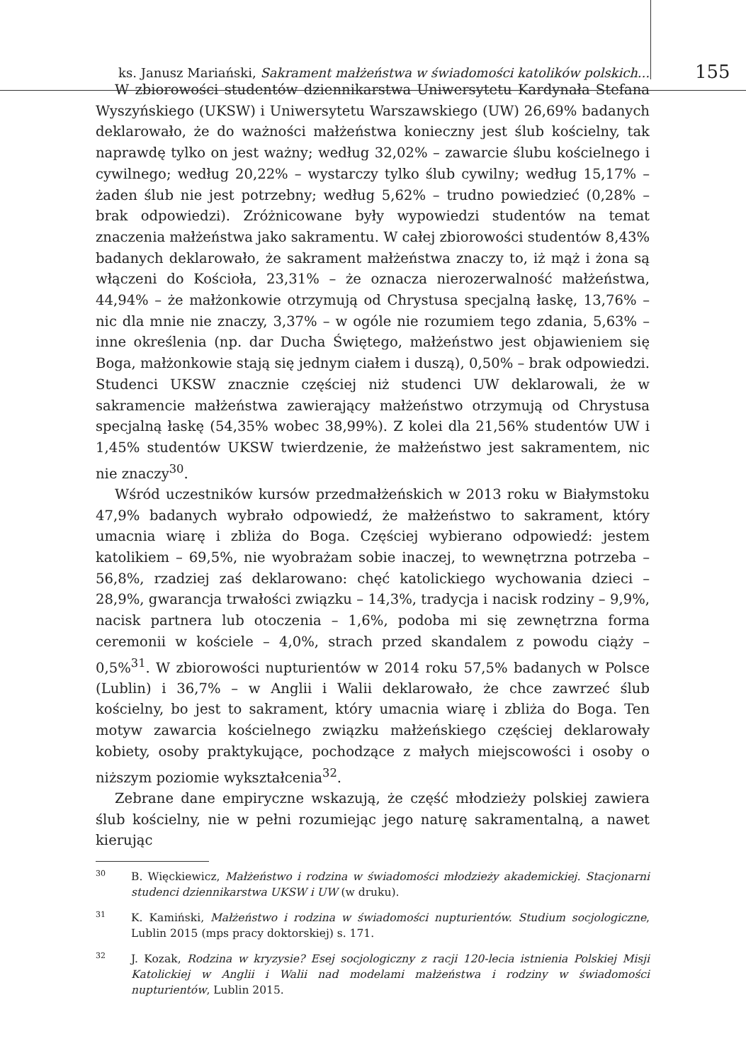ks. Janusz Mariański, Sakrament małżeństwa w świadomości katolików polskich...
155
W zbiorowości studentów dziennikarstwa Uniwersytetu Kardynała Stefana Wyszyńskiego (UKSW) i Uniwersytetu Warszawskiego (UW) 26,69% badanych deklarowało, że do ważności małżeństwa konieczny jest ślub kościelny, tak naprawdę tylko on jest ważny; według 32,02% – zawarcie ślubu kościelnego i cywilnego; według 20,22% – wystarczy tylko ślub cywilny; według 15,17% – żaden ślub nie jest potrzebny; według 5,62% – trudno powiedzieć (0,28% – brak odpowiedzi). Zróżnicowane były wypowiedzi studentów na temat znaczenia małżeństwa jako sakramentu. W całej zbiorowości studentów 8,43% badanych deklarowało, że sakrament małżeństwa znaczy to, iż mąż i żona są włączeni do Kościoła, 23,31% – że oznacza nierozerwalność małżeństwa, 44,94% – że małżonkowie otrzymują od Chrystusa specjalną łaskę, 13,76% – nic dla mnie nie znaczy, 3,37% – w ogóle nie rozumiem tego zdania, 5,63% – inne określenia (np. dar Ducha Świętego, małżeństwo jest objawieniem się Boga, małżonkowie stają się jednym ciałem i duszą), 0,50% – brak odpowiedzi. Studenci UKSW znacznie częściej niż studenci UW deklarowali, że w sakramencie małżeństwa zawierający małżeństwo otrzymują od Chrystusa specjalną łaskę (54,35% wobec 38,99%). Z kolei dla 21,56% studentów UW i 1,45% studentów UKSW twierdzenie, że małżeństwo jest sakramentem, nic nie znaczy<sup>30</sup>.
Wśród uczestników kursów przedmałżeńskich w 2013 roku w Białymstoku 47,9% badanych wybrało odpowiedź, że małżeństwo to sakrament, który umacnia wiarę i zbliża do Boga. Częściej wybierano odpowiedź: jestem katolikiem – 69,5%, nie wyobrażam sobie inaczej, to wewnętrzna potrzeba – 56,8%, rzadziej zaś deklarowano: chęć katolickiego wychowania dzieci – 28,9%, gwarancja trwałości związku – 14,3%, tradycja i nacisk rodziny – 9,9%, nacisk partnera lub otoczenia – 1,6%, podoba mi się zewnętrzna forma ceremonii w kościele – 4,0%, strach przed skandalem z powodu ciąży – 0,5%<sup>31</sup>. W zbiorowości nupturientów w 2014 roku 57,5% badanych w Polsce (Lublin) i 36,7% – w Anglii i Walii deklarowało, że chce zawrzeć ślub kościelny, bo jest to sakrament, który umacnia wiarę i zbliża do Boga. Ten motyw zawarcia kościelnego związku małżeńskiego częściej deklarowały kobiety, osoby praktykujące, pochodzące z małych miejscowości i osoby o niższym poziomie wykształcenia<sup>32</sup>.
Zebrane dane empiryczne wskazują, że część młodzieży polskiej zawiera ślub kościelny, nie w pełni rozumiejąc jego naturę sakramentalną, a nawet kierując
30 B. Więckiewicz, Małżeństwo i rodzina w świadomości młodzieży akademickiej. Stacjonarni studenci dziennikarstwa UKSW i UW (w druku).
31 K. Kamiński, Małżeństwo i rodzina w świadomości nupturientów. Studium socjologiczne, Lublin 2015 (mps pracy doktorskiej) s. 171.
32 J. Kozak, Rodzina w kryzysie? Esej socjologiczny z racji 120-lecia istnienia Polskiej Misji Katolickiej w Anglii i Walii nad modelami małżeństwa i rodziny w świadomości nupturientów, Lublin 2015.